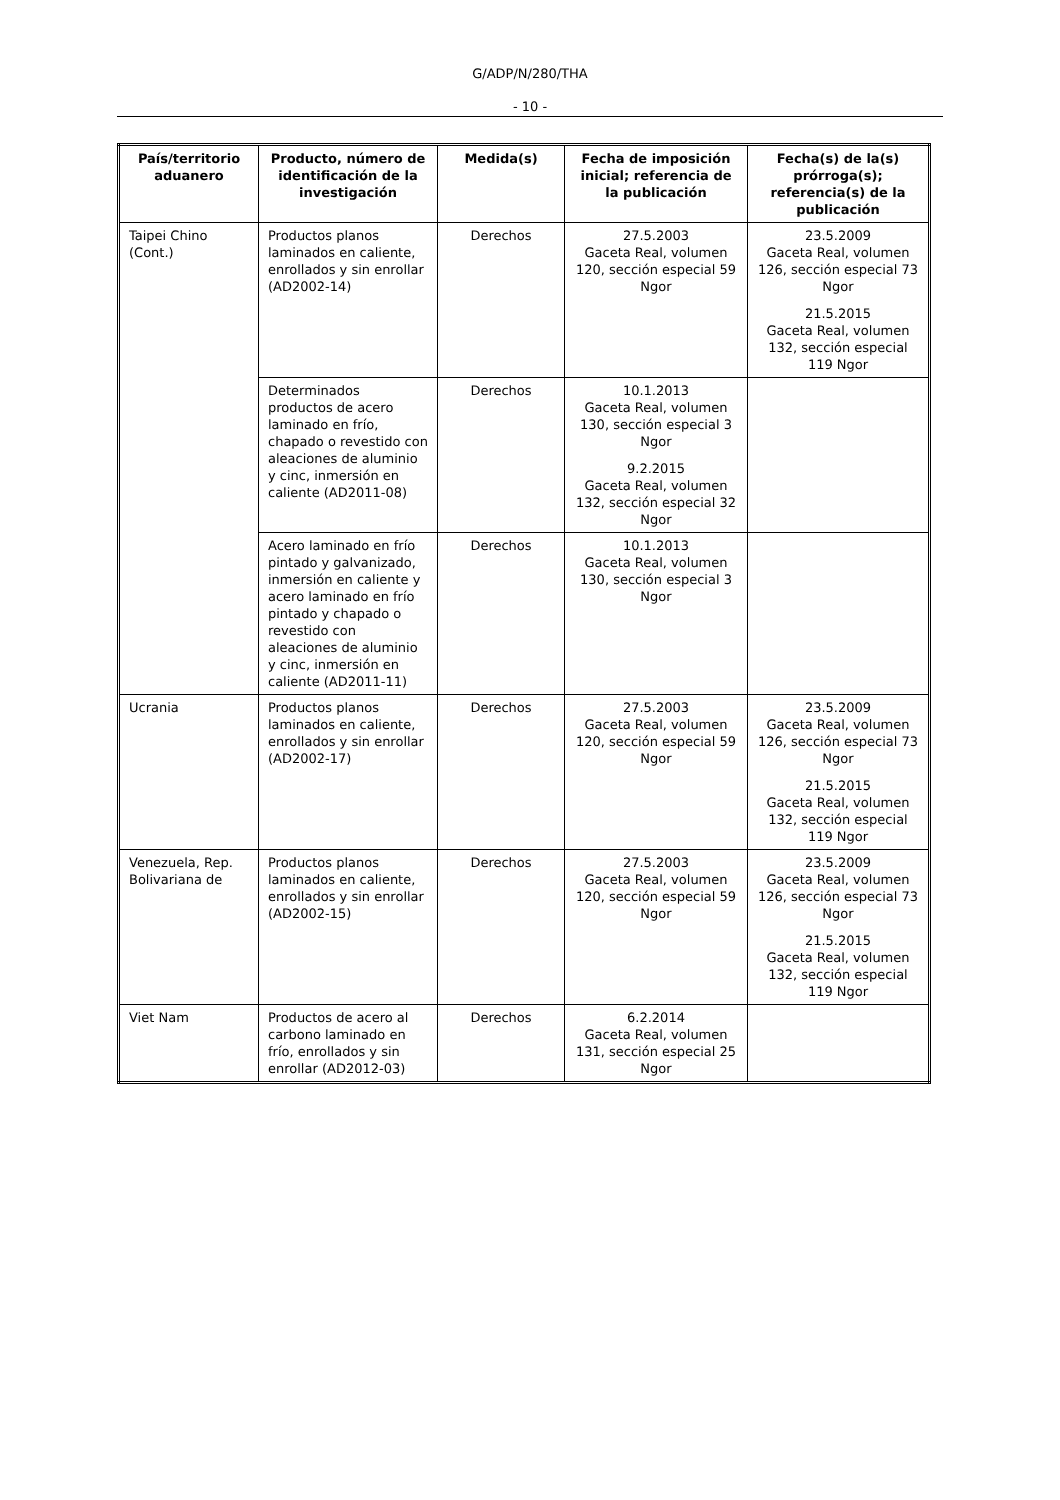G/ADP/N/280/THA
- 10 -
| País/territorio aduanero | Producto, número de identificación de la investigación | Medida(s) | Fecha de imposición inicial; referencia de la publicación | Fecha(s) de la(s) prórroga(s); referencia(s) de la publicación |
| --- | --- | --- | --- | --- |
| Taipei Chino (Cont.) | Productos planos laminados en caliente, enrollados y sin enrollar (AD2002-14) | Derechos | 27.5.2003 Gaceta Real, volumen 120, sección especial 59 Ngor | 23.5.2009 Gaceta Real, volumen 126, sección especial 73 Ngor 21.5.2015 Gaceta Real, volumen 132, sección especial 119 Ngor |
| | Determinados productos de acero laminado en frío, chapado o revestido con aleaciones de aluminio y cinc, inmersión en caliente (AD2011-08) | Derechos | 10.1.2013 Gaceta Real, volumen 130, sección especial 3 Ngor 9.2.2015 Gaceta Real, volumen 132, sección especial 32 Ngor | |
| | Acero laminado en frío pintado y galvanizado, inmersión en caliente y acero laminado en frío pintado y chapado o revestido con aleaciones de aluminio y cinc, inmersión en caliente (AD2011-11) | Derechos | 10.1.2013 Gaceta Real, volumen 130, sección especial 3 Ngor | |
| Ucrania | Productos planos laminados en caliente, enrollados y sin enrollar (AD2002-17) | Derechos | 27.5.2003 Gaceta Real, volumen 120, sección especial 59 Ngor | 23.5.2009 Gaceta Real, volumen 126, sección especial 73 Ngor 21.5.2015 Gaceta Real, volumen 132, sección especial 119 Ngor |
| Venezuela, Rep. Bolivariana de | Productos planos laminados en caliente, enrollados y sin enrollar (AD2002-15) | Derechos | 27.5.2003 Gaceta Real, volumen 120, sección especial 59 Ngor | 23.5.2009 Gaceta Real, volumen 126, sección especial 73 Ngor 21.5.2015 Gaceta Real, volumen 132, sección especial 119 Ngor |
| Viet Nam | Productos de acero al carbono laminado en frío, enrollados y sin enrollar (AD2012-03) | Derechos | 6.2.2014 Gaceta Real, volumen 131, sección especial 25 Ngor | |